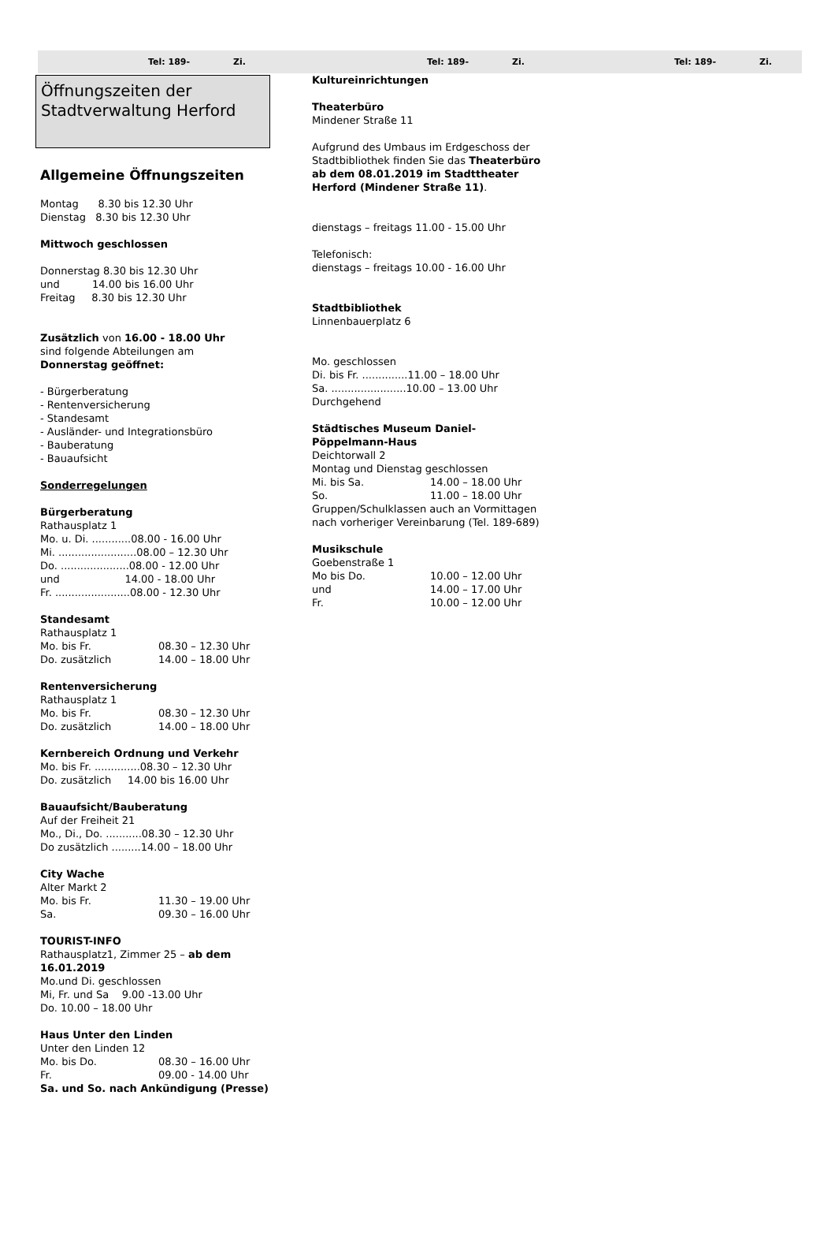Tel: 189- Zi. Tel: 189- Zi. Tel: 189- Zi.
Öffnungszeiten der
Stadtverwaltung Herford
Allgemeine Öffnungszeiten
Montag 8.30 bis 12.30 Uhr
Dienstag 8.30 bis 12.30 Uhr
Mittwoch geschlossen
Donnerstag 8.30 bis 12.30 Uhr
und 14.00 bis 16.00 Uhr
Freitag 8.30 bis 12.30 Uhr
Zusätzlich von 16.00 - 18.00 Uhr
sind folgende Abteilungen am
Donnerstag geöffnet:
- Bürgerberatung
- Rentenversicherung
- Standesamt
- Ausländer- und Integrationsbüro
- Bauberatung
- Bauaufsicht
Sonderregelungen
Bürgerberatung
Rathausplatz 1
Mo. u. Di. ............08.00 - 16.00 Uhr
Mi. ........................08.00 – 12.30 Uhr
Do. .....................08.00 - 12.00 Uhr
und 14.00 - 18.00 Uhr
Fr. .......................08.00 - 12.30 Uhr
Standesamt
Rathausplatz 1
Mo. bis Fr. 08.30 – 12.30 Uhr
Do. zusätzlich 14.00 – 18.00 Uhr
Rentenversicherung
Rathausplatz 1
Mo. bis Fr. 08.30 – 12.30 Uhr
Do. zusätzlich 14.00 – 18.00 Uhr
Kernbereich Ordnung und Verkehr
Mo. bis Fr. ..............08.30 – 12.30 Uhr
Do. zusätzlich 14.00 bis 16.00 Uhr
Bauaufsicht/Bauberatung
Auf der Freiheit 21
Mo., Di., Do. ...........08.30 – 12.30 Uhr
Do zusätzlich .........14.00 – 18.00 Uhr
City Wache
Alter Markt 2
Mo. bis Fr. 11.30 – 19.00 Uhr
Sa. 09.30 – 16.00 Uhr
TOURIST-INFO
Rathausplatz1, Zimmer 25 – ab dem 16.01.2019
Mo.und Di. geschlossen
Mi, Fr. und Sa 9.00 -13.00 Uhr
Do. 10.00 – 18.00 Uhr
Haus Unter den Linden
Unter den Linden 12
Mo. bis Do. 08.30 – 16.00 Uhr
Fr. 09.00 - 14.00 Uhr
Sa. und So. nach Ankündigung (Presse)
Kultureinrichtungen
Theaterbüro
Mindener Straße 11
Aufgrund des Umbaus im Erdgeschoss der Stadtbibliothek finden Sie das Theaterbüro ab dem 08.01.2019 im Stadttheater Herford (Mindener Straße 11).
dienstags – freitags 11.00 - 15.00 Uhr
Telefonisch:
dienstags – freitags 10.00 - 16.00 Uhr
Stadtbibliothek
Linnenbauerplatz 6
Mo. geschlossen
Di. bis Fr. ..............11.00 – 18.00 Uhr
Sa. .......................10.00 – 13.00 Uhr
Durchgehend
Städtisches Museum Daniel-Pöppelmann-Haus
Deichtorwall 2
Montag und Dienstag geschlossen
Mi. bis Sa. 14.00 – 18.00 Uhr
So. 11.00 – 18.00 Uhr
Gruppen/Schulklassen auch an Vormittagen nach vorheriger Vereinbarung (Tel. 189-689)
Musikschule
Goebenstraße 1
Mo bis Do. 10.00 – 12.00 Uhr
und 14.00 – 17.00 Uhr
Fr. 10.00 – 12.00 Uhr